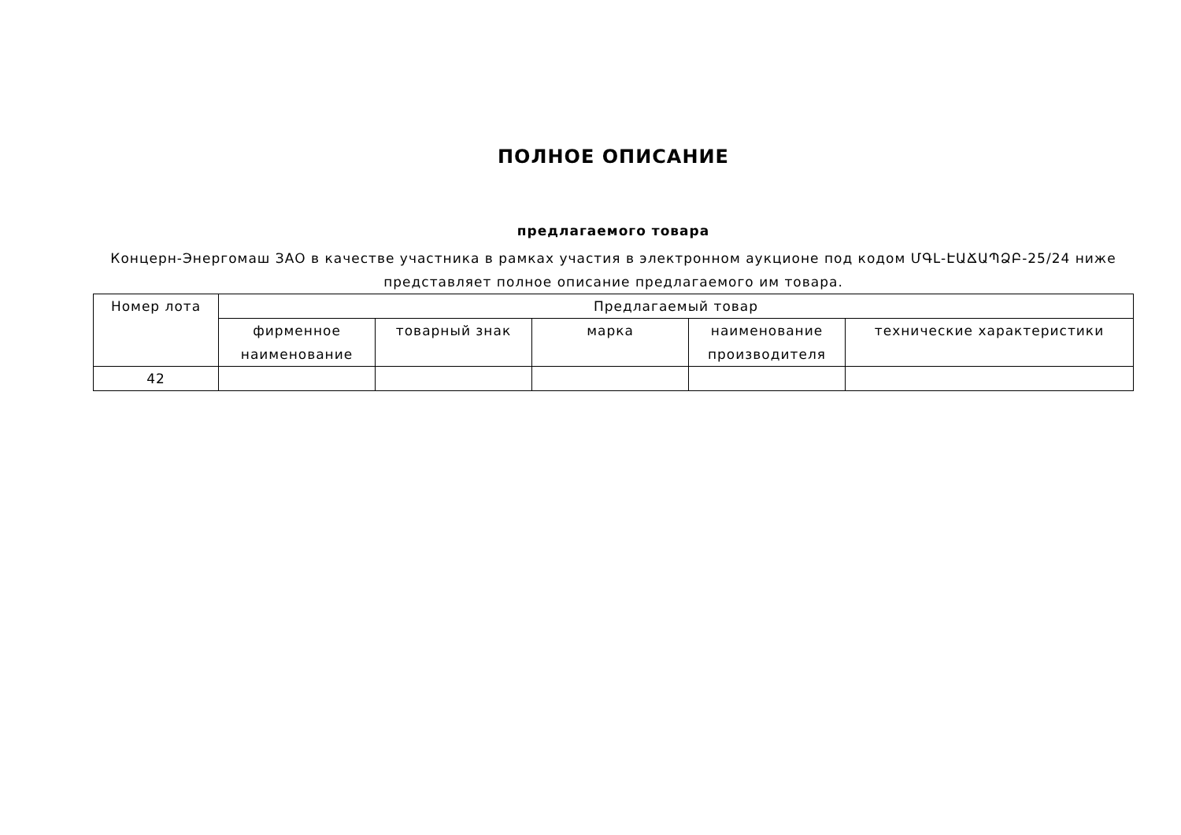ПОЛНОЕ ОПИСАНИЕ
предлагаемого товара
Концерн-Энергомаш ЗАО в качестве участника в рамках участия в электронном аукционе под кодом ՄԳԼ-ԷԱՃԱՊՁԲ-25/24 ниже представляет полное описание предлагаемого им товара.
| Номер лота | Предлагаемый товар | | | | |
| --- | --- | --- | --- | --- | --- |
| | фирменное наименование | товарный знак | марка | наименование производителя | технические характеристики |
| 42 | | | | | |